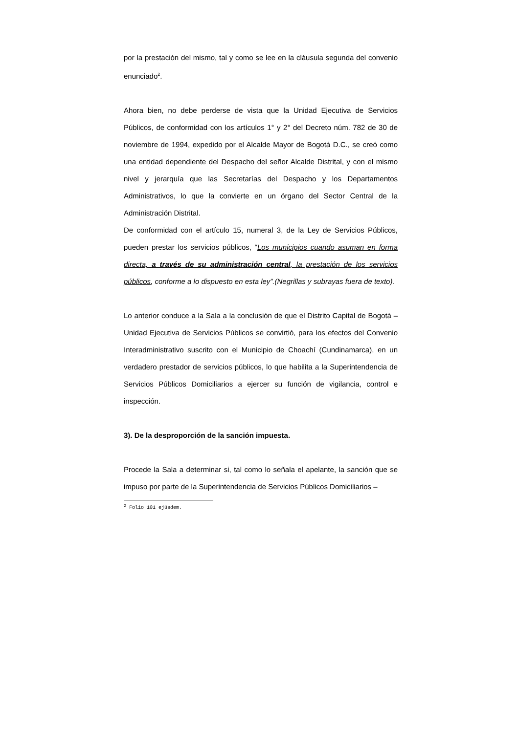por la prestación del mismo, tal y como se lee en la cláusula segunda del convenio enunciado<sup>2</sup>.
Ahora bien, no debe perderse de vista que la Unidad Ejecutiva de Servicios Públicos, de conformidad con los artículos 1° y 2° del Decreto núm. 782 de 30 de noviembre de 1994, expedido por el Alcalde Mayor de Bogotá D.C., se creó como una entidad dependiente del Despacho del señor Alcalde Distrital, y con el mismo nivel y jerarquía que las Secretarías del Despacho y los Departamentos Administrativos, lo que la convierte en un órgano del Sector Central de la Administración Distrital.
De conformidad con el artículo 15, numeral 3, de la Ley de Servicios Públicos, pueden prestar los servicios públicos, “Los municipios cuando asuman en forma directa, a través de su administración central, la prestación de los servicios públicos, conforme a lo dispuesto en esta ley”.(Negrillas y subrayas fuera de texto).
Lo anterior conduce a la Sala a la conclusión de que el Distrito Capital de Bogotá – Unidad Ejecutiva de Servicios Públicos se convirtió, para los efectos del Convenio Interadministrativo suscrito con el Municipio de Choachí (Cundinamarca), en un verdadero prestador de servicios públicos, lo que habilita a la Superintendencia de Servicios Públicos Domiciliarios a ejercer su función de vigilancia, control e inspección.
3). De la desproporción de la sanción impuesta.
Procede la Sala a determinar si, tal como lo señala el apelante, la sanción que se impuso por parte de la Superintendencia de Servicios Públicos Domiciliarios –
<sup>2</sup> Folio 101 ejúsdem.